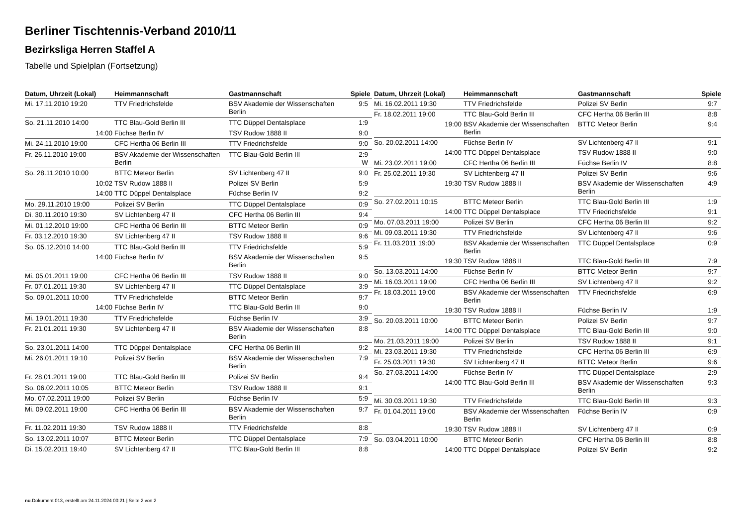Berliner Tischtennis-Verband 2010/11
Bezirksliga Herren Staffel A
Tabelle und Spielplan (Fortsetzung)
| Datum, Uhrzeit (Lokal) | Heimmannschaft | Gastmannschaft | Spiele |
| --- | --- | --- | --- |
| Mi. 17.11.2010 19:20 | TTV Friedrichsfelde | BSV Akademie der Wissenschaften Berlin | 9:5 |
| So. 21.11.2010 14:00 | TTC Blau-Gold Berlin III | TTC Düppel Dentalsplace | 1:9 |
| 14:00 | Füchse Berlin IV | TSV Rudow 1888 II | 9:0 |
| Mi. 24.11.2010 19:00 | CFC Hertha 06 Berlin III | TTV Friedrichsfelde | 9:0 |
| Fr. 26.11.2010 19:00 | BSV Akademie der Wissenschaften Berlin | TTC Blau-Gold Berlin III | 2:9 W |
| So. 28.11.2010 10:00 | BTTC Meteor Berlin | SV Lichtenberg 47 II | 9:0 |
| 10:02 | TSV Rudow 1888 II | Polizei SV Berlin | 5:9 |
| 14:00 | TTC Düppel Dentalsplace | Füchse Berlin IV | 9:2 |
| Mo. 29.11.2010 19:00 | Polizei SV Berlin | TTC Düppel Dentalsplace | 0:9 |
| Di. 30.11.2010 19:30 | SV Lichtenberg 47 II | CFC Hertha 06 Berlin III | 9:4 |
| Mi. 01.12.2010 19:00 | CFC Hertha 06 Berlin III | BTTC Meteor Berlin | 0:9 |
| Fr. 03.12.2010 19:30 | SV Lichtenberg 47 II | TSV Rudow 1888 II | 9:6 |
| So. 05.12.2010 14:00 | TTC Blau-Gold Berlin III | TTV Friedrichsfelde | 5:9 |
| 14:00 | Füchse Berlin IV | BSV Akademie der Wissenschaften Berlin | 9:5 |
| Mi. 05.01.2011 19:00 | CFC Hertha 06 Berlin III | TSV Rudow 1888 II | 9:0 |
| Fr. 07.01.2011 19:30 | SV Lichtenberg 47 II | TTC Düppel Dentalsplace | 3:9 |
| So. 09.01.2011 10:00 | TTV Friedrichsfelde | BTTC Meteor Berlin | 9:7 |
| 14:00 | Füchse Berlin IV | TTC Blau-Gold Berlin III | 9:0 |
| Mi. 19.01.2011 19:30 | TTV Friedrichsfelde | Füchse Berlin IV | 3:9 |
| Fr. 21.01.2011 19:30 | SV Lichtenberg 47 II | BSV Akademie der Wissenschaften Berlin | 8:8 |
| So. 23.01.2011 14:00 | TTC Düppel Dentalsplace | CFC Hertha 06 Berlin III | 9:2 |
| Mi. 26.01.2011 19:10 | Polizei SV Berlin | BSV Akademie der Wissenschaften Berlin | 7:9 |
| Fr. 28.01.2011 19:00 | TTC Blau-Gold Berlin III | Polizei SV Berlin | 9:4 |
| So. 06.02.2011 10:05 | BTTC Meteor Berlin | TSV Rudow 1888 II | 9:1 |
| Mo. 07.02.2011 19:00 | Polizei SV Berlin | Füchse Berlin IV | 5:9 |
| Mi. 09.02.2011 19:00 | CFC Hertha 06 Berlin III | BSV Akademie der Wissenschaften Berlin | 9:7 |
| Fr. 11.02.2011 19:30 | TSV Rudow 1888 II | TTV Friedrichsfelde | 8:8 |
| So. 13.02.2011 10:07 | BTTC Meteor Berlin | TTC Düppel Dentalsplace | 7:9 |
| Di. 15.02.2011 19:40 | SV Lichtenberg 47 II | TTC Blau-Gold Berlin III | 8:8 |
| Datum, Uhrzeit (Lokal) | Heimmannschaft | Gastmannschaft | Spiele |
| --- | --- | --- | --- |
| Mi. 16.02.2011 19:30 | TTV Friedrichsfelde | Polizei SV Berlin | 9:7 |
| Fr. 18.02.2011 19:00 | TTC Blau-Gold Berlin III | CFC Hertha 06 Berlin III | 8:8 |
| 19:00 | BSV Akademie der Wissenschaften Berlin | BTTC Meteor Berlin | 9:4 |
| So. 20.02.2011 14:00 | Füchse Berlin IV | SV Lichtenberg 47 II | 9:1 |
| 14:00 | TTC Düppel Dentalsplace | TSV Rudow 1888 II | 9:0 |
| Mi. 23.02.2011 19:00 | CFC Hertha 06 Berlin III | Füchse Berlin IV | 8:8 |
| Fr. 25.02.2011 19:30 | SV Lichtenberg 47 II | Polizei SV Berlin | 9:6 |
| 19:30 | TSV Rudow 1888 II | BSV Akademie der Wissenschaften Berlin | 4:9 |
| So. 27.02.2011 10:15 | BTTC Meteor Berlin | TTC Blau-Gold Berlin III | 1:9 |
| 14:00 | TTC Düppel Dentalsplace | TTV Friedrichsfelde | 9:1 |
| Mo. 07.03.2011 19:00 | Polizei SV Berlin | CFC Hertha 06 Berlin III | 9:2 |
| Mi. 09.03.2011 19:30 | TTV Friedrichsfelde | SV Lichtenberg 47 II | 9:6 |
| Fr. 11.03.2011 19:00 | BSV Akademie der Wissenschaften Berlin | TTC Düppel Dentalsplace | 0:9 |
| 19:30 | TSV Rudow 1888 II | TTC Blau-Gold Berlin III | 7:9 |
| So. 13.03.2011 14:00 | Füchse Berlin IV | BTTC Meteor Berlin | 9:7 |
| Mi. 16.03.2011 19:00 | CFC Hertha 06 Berlin III | SV Lichtenberg 47 II | 9:2 |
| Fr. 18.03.2011 19:00 | BSV Akademie der Wissenschaften Berlin | TTV Friedrichsfelde | 6:9 |
| 19:30 | TSV Rudow 1888 II | Füchse Berlin IV | 1:9 |
| So. 20.03.2011 10:00 | BTTC Meteor Berlin | Polizei SV Berlin | 9:7 |
| 14:00 | TTC Düppel Dentalsplace | TTC Blau-Gold Berlin III | 9:0 |
| Mo. 21.03.2011 19:00 | Polizei SV Berlin | TSV Rudow 1888 II | 9:1 |
| Mi. 23.03.2011 19:30 | TTV Friedrichsfelde | CFC Hertha 06 Berlin III | 6:9 |
| Fr. 25.03.2011 19:30 | SV Lichtenberg 47 II | BTTC Meteor Berlin | 9:6 |
| So. 27.03.2011 14:00 | Füchse Berlin IV | TTC Düppel Dentalsplace | 2:9 |
| 14:00 | TTC Blau-Gold Berlin III | BSV Akademie der Wissenschaften Berlin | 9:3 |
| Mi. 30.03.2011 19:30 | TTV Friedrichsfelde | TTC Blau-Gold Berlin III | 9:3 |
| Fr. 01.04.2011 19:00 | BSV Akademie der Wissenschaften Berlin | Füchse Berlin IV | 0:9 |
| 19:30 | TSV Rudow 1888 II | SV Lichtenberg 47 II | 0:9 |
| So. 03.04.2011 10:00 | BTTC Meteor Berlin | CFC Hertha 06 Berlin III | 8:8 |
| 14:00 | TTC Düppel Dentalsplace | Polizei SV Berlin | 9:2 |
nu.Dokument 013, erstellt am 24.11.2024 00:21 | Seite 2 von 2